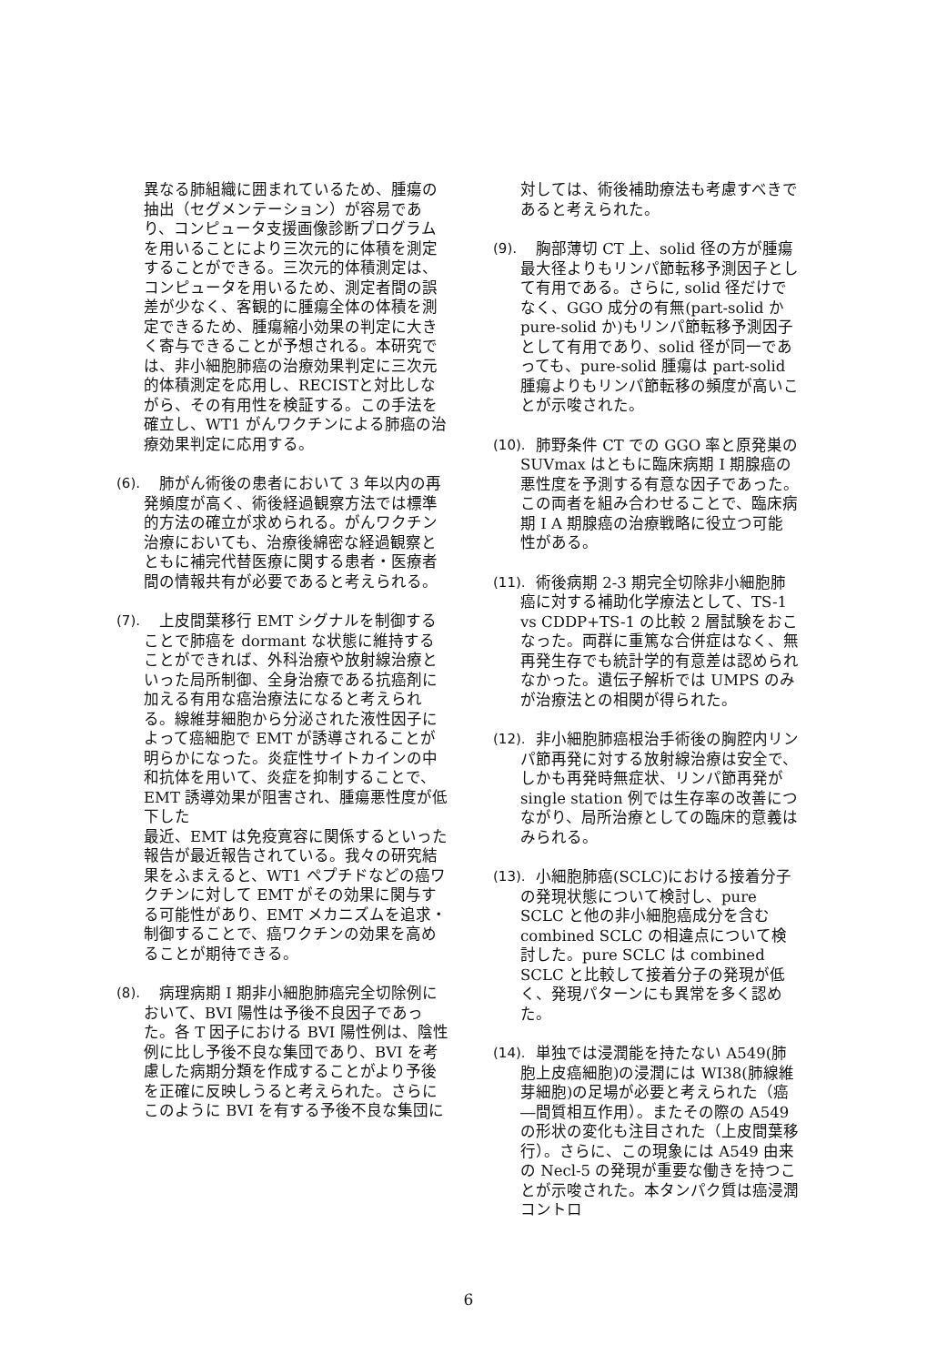異なる肺組織に囲まれているため、腫瘍の抽出（セグメンテーション）が容易であり、コンピュータ支援画像診断プログラムを用いることにより三次元的に体積を測定することができる。三次元的体積測定は、コンピュータを用いるため、測定者間の誤差が少なく、客観的に腫瘍全体の体積を測定できるため、腫瘍縮小効果の判定に大きく寄与できることが予想される。本研究では、非小細胞肺癌の治療効果判定に三次元的体積測定を応用し、RECISTと対比しながら、その有用性を検証する。この手法を確立し、WT1 がんワクチンによる肺癌の治療効果判定に応用する。
(6).
　肺がん術後の患者において 3 年以内の再発頻度が高く、術後経過観察方法では標準的方法の確立が求められる。がんワクチン治療においても、治療後綿密な経過観察とともに補完代替医療に関する患者・医療者間の情報共有が必要であると考えられる。
(7).
　上皮間葉移行 EMT シグナルを制御することで肺癌を dormant な状態に維持することができれば、外科治療や放射線治療といった局所制御、全身治療である抗癌剤に加える有用な癌治療法になると考えられる。線維芽細胞から分泌された液性因子によって癌細胞で EMT が誘導されることが明らかになった。炎症性サイトカインの中和抗体を用いて、炎症を抑制することで、EMT 誘導効果が阻害され、腫瘍悪性度が低下した
最近、EMT は免疫寛容に関係するといった報告が最近報告されている。我々の研究結果をふまえると、WT1 ペプチドなどの癌ワクチンに対して EMT がその効果に関与する可能性があり、EMT メカニズムを追求・制御することで、癌ワクチンの効果を高めることが期待できる。
(8).
　病理病期 I 期非小細胞肺癌完全切除例において、BVI 陽性は予後不良因子であった。各 T 因子における BVI 陽性例は、陰性例に比し予後不良な集団であり、BVI を考慮した病期分類を作成することがより予後を正確に反映しうると考えられた。さらにこのように BVI を有する予後不良な集団に
対しては、術後補助療法も考慮すべきであると考えられた。
(9).
　胸部薄切 CT 上、solid 径の方が腫瘍最大径よりもリンパ節転移予測因子として有用である。さらに, solid 径だけでなく、GGO 成分の有無(part-solid か pure-solid か)もリンパ節転移予測因子として有用であり、solid 径が同一であっても、pure-solid 腫瘍は part-solid 腫瘍よりもリンパ節転移の頻度が高いことが示唆された。
(10).
　肺野条件 CT での GGO 率と原発巣の SUVmax はともに臨床病期 I 期腺癌の悪性度を予測する有意な因子であった。この両者を組み合わせることで、臨床病期 I A 期腺癌の治療戦略に役立つ可能性がある。
(11).
　術後病期 2-3 期完全切除非小細胞肺癌に対する補助化学療法として、TS-1 vs CDDP+TS-1 の比較 2 層試験をおこなった。両群に重篤な合併症はなく、無再発生存でも統計学的有意差は認められなかった。遺伝子解析では UMPS のみが治療法との相関が得られた。
(12).
　非小細胞肺癌根治手術後の胸腔内リンパ節再発に対する放射線治療は安全で、しかも再発時無症状、リンパ節再発が single station 例では生存率の改善につながり、局所治療としての臨床的意義はみられる。
(13).
　小細胞肺癌(SCLC)における接着分子の発現状態について検討し、pure SCLC と他の非小細胞癌成分を含む combined SCLC の相違点について検討した。pure SCLC は combined SCLC と比較して接着分子の発現が低く、発現パターンにも異常を多く認めた。
(14).
　単独では浸潤能を持たない A549(肺胞上皮癌細胞)の浸潤には WI38(肺線維芽細胞)の足場が必要と考えられた（癌―間質相互作用）。またその際の A549 の形状の変化も注目された（上皮間葉移行）。さらに、この現象には A549 由来の Necl-5 の発現が重要な働きを持つことが示唆された。本タンパク質は癌浸潤コントロ
6